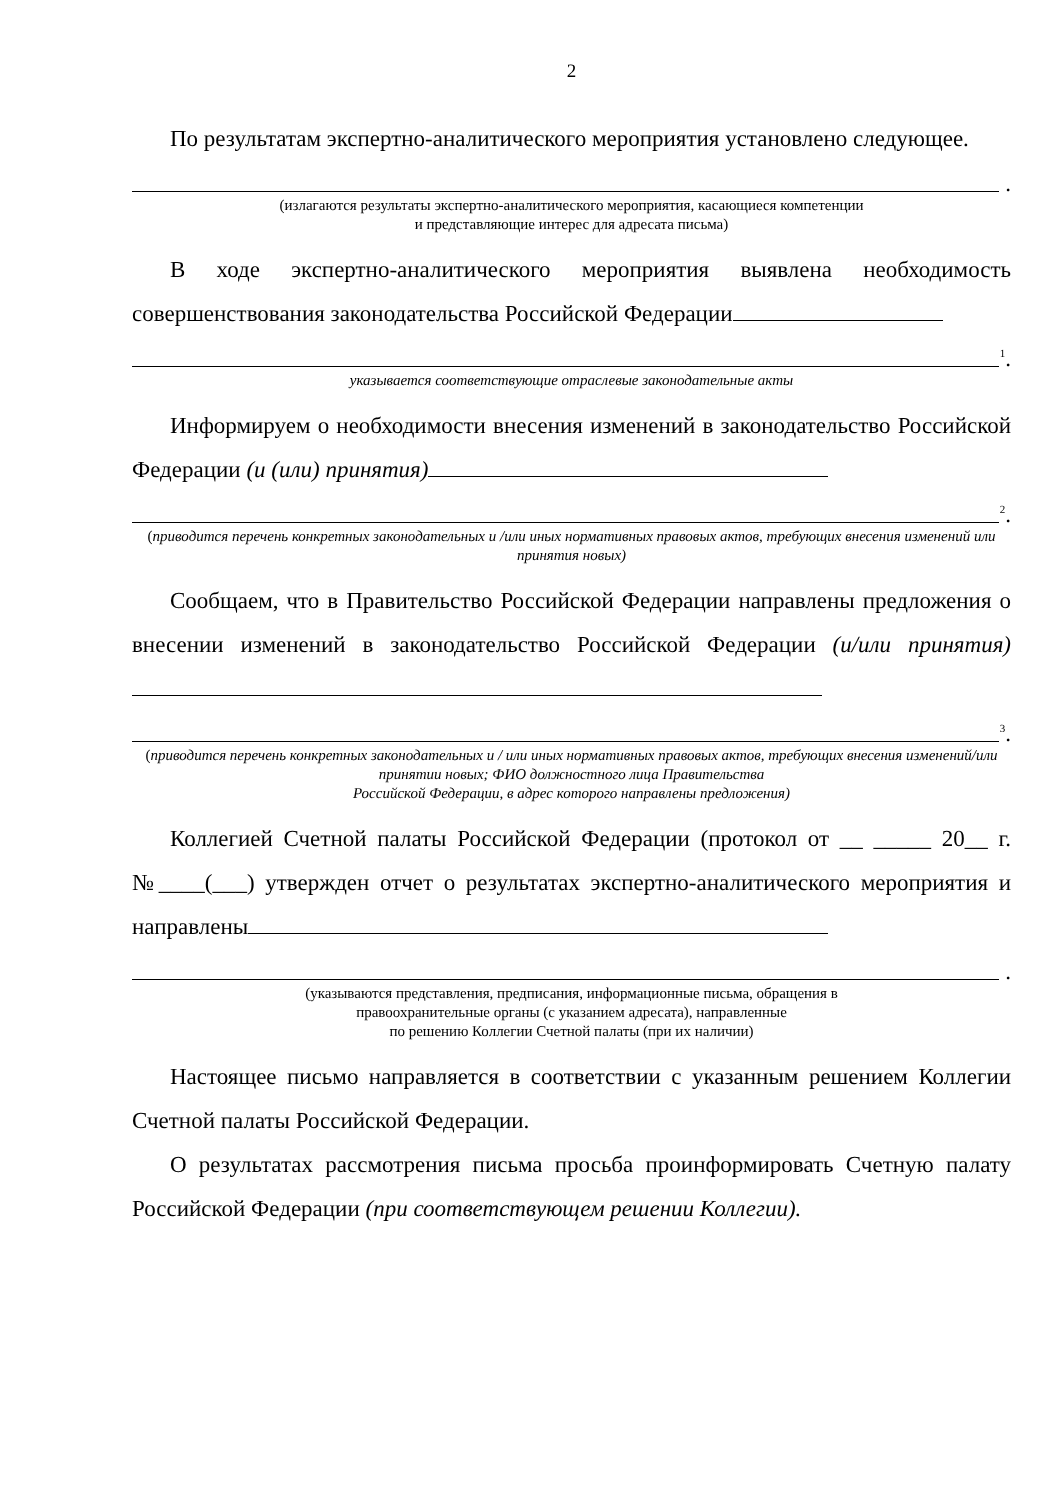2
По результатам экспертно-аналитического мероприятия установлено следующее.
.
(излагаются результаты экспертно-аналитического мероприятия, касающиеся компетенции
и представляющие интерес для адресата письма)
В ходе экспертно-аналитического мероприятия выявлена необходимость совершенствования законодательства Российской Федерации
<sup>1</sup>.
указывается соответствующие отраслевые законодательные акты
Информируем о необходимости внесения изменений в законодательство Российской Федерации (и (или) принятия)
<sup>2</sup>.
(приводится перечень конкретных законодательных и /или иных нормативных правовых актов, требующих внесения изменений или принятия новых)
Сообщаем, что в Правительство Российской Федерации направлены предложения о внесении изменений в законодательство Российской Федерации (и/или принятия)
<sup>3</sup>.
(приводится перечень конкретных законодательных и / или иных нормативных правовых актов, требующих внесения изменений/или принятии новых; ФИО должностного лица Правительства
Российской Федерации, в адрес которого направлены предложения)
Коллегией Счетной палаты Российской Федерации (протокол от __ _____ 20__ г. №____(___) утвержден отчет о результатах экспертно-аналитического мероприятия и направлены
.
(указываются представления, предписания, информационные письма, обращения в
правоохранительные органы (с указанием адресата), направленные
по решению Коллегии Счетной палаты (при их наличии)
Настоящее письмо направляется в соответствии с указанным решением Коллегии Счетной палаты Российской Федерации.
О результатах рассмотрения письма просьба проинформировать Счетную палату Российской Федерации (при соответствующем решении Коллегии).